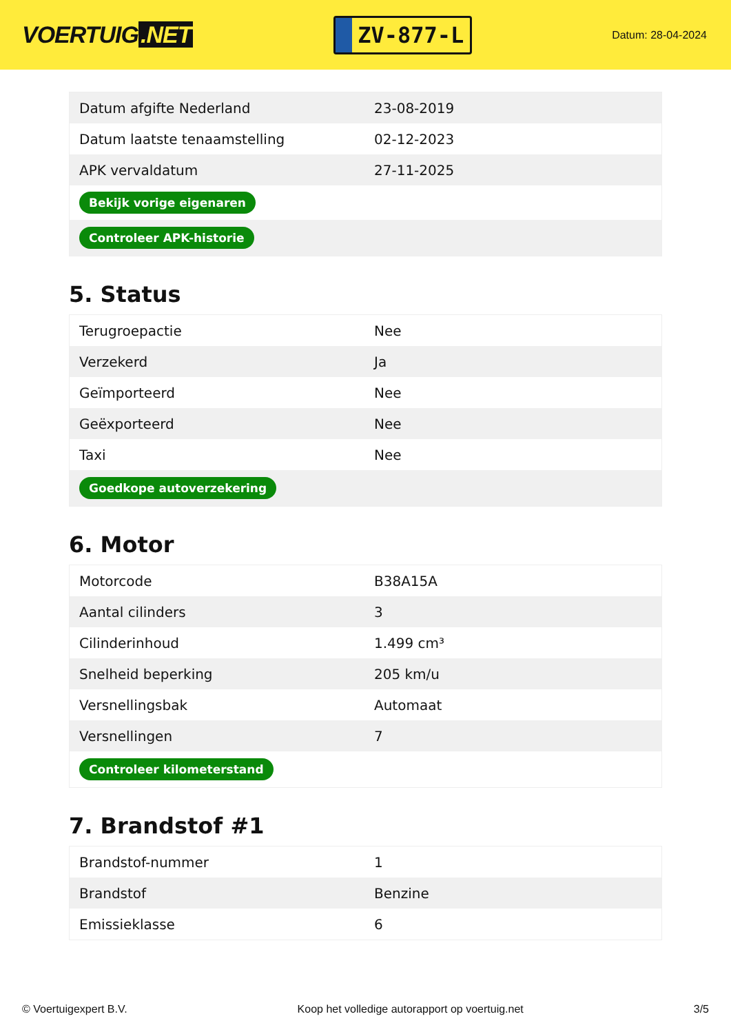VOERTUIG.NET
ZV-877-L
Datum: 28-04-2024
| Datum afgifte Nederland | 23-08-2019 |
| Datum laatste tenaamstelling | 02-12-2023 |
| APK vervaldatum | 27-11-2025 |
| Bekijk vorige eigenaren | |
| Controleer APK-historie | |
5. Status
| Terugroepactie | Nee |
| Verzekerd | Ja |
| Geïmporteerd | Nee |
| Geëxporteerd | Nee |
| Taxi | Nee |
| Goedkope autoverzekering | |
6. Motor
| Motorcode | B38A15A |
| Aantal cilinders | 3 |
| Cilinderinhoud | 1.499 cm³ |
| Snelheid beperking | 205 km/u |
| Versnellingsbak | Automaat |
| Versnellingen | 7 |
| Controleer kilometerstand | |
7. Brandstof #1
| Brandstof-nummer | 1 |
| Brandstof | Benzine |
| Emissieklasse | 6 |
© Voertuigexpert B.V. Koop het volledige autorapport op voertuig.net 3/5